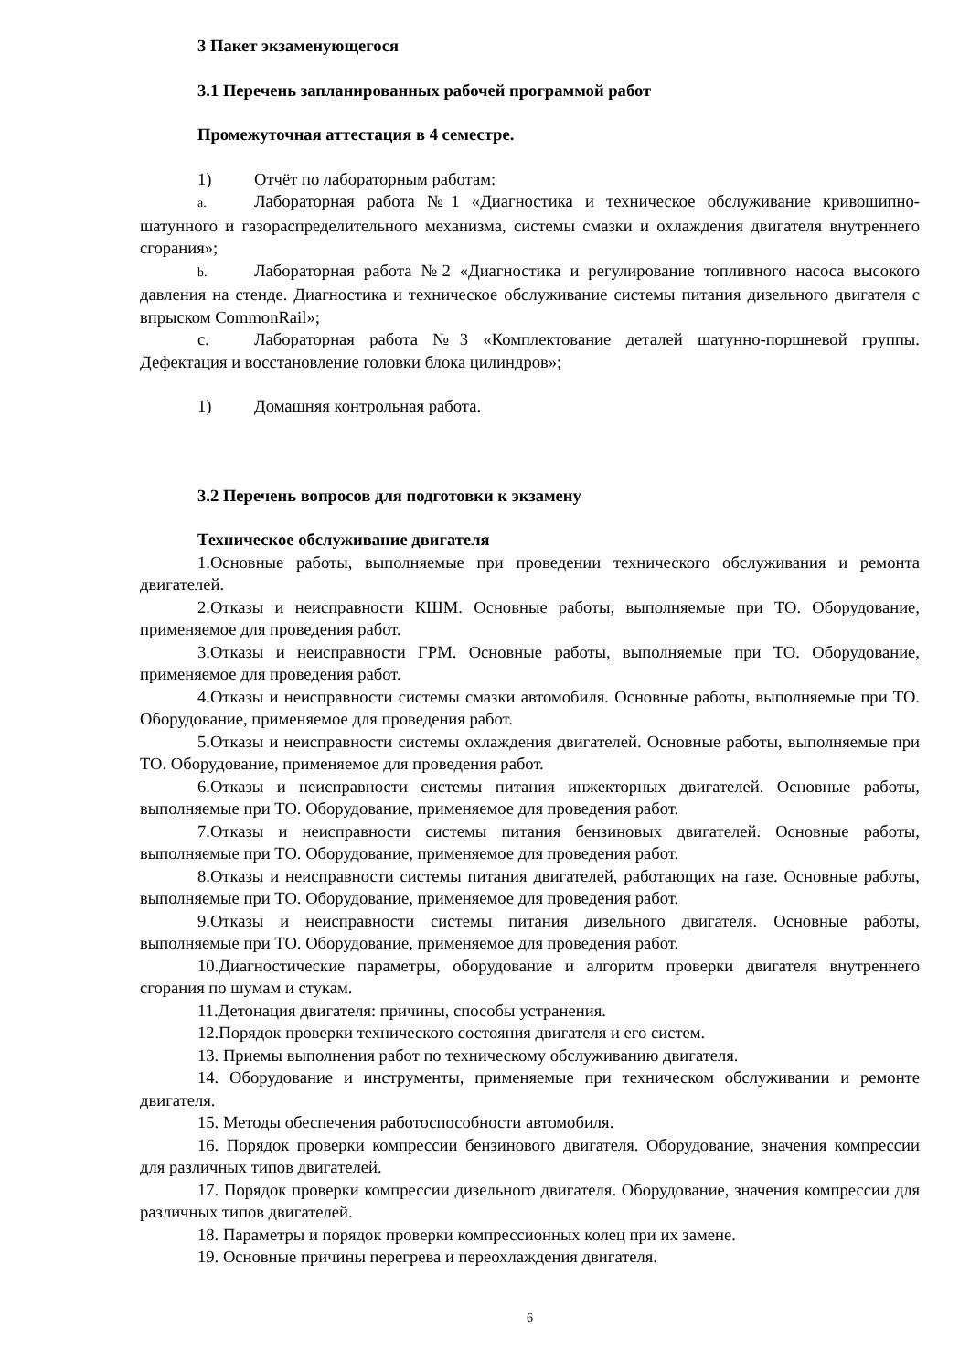3 Пакет экзаменующегося
3.1 Перечень запланированных рабочей программой работ
Промежуточная аттестация в 4 семестре.
1) Отчёт по лабораторным работам:
a. Лабораторная работа №1 «Диагностика и техническое обслуживание кривошипно-шатунного и газораспределительного механизма, системы смазки и охлаждения двигателя внутреннего сгорания»;
b. Лабораторная работа №2 «Диагностика и регулирование топливного насоса высокого давления на стенде. Диагностика и техническое обслуживание системы питания дизельного двигателя с впрыском CommonRail»;
c. Лабораторная работа №3 «Комплектование деталей шатунно-поршневой группы. Дефектация и восстановление головки блока цилиндров»;
1) Домашняя контрольная работа.
3.2 Перечень вопросов для подготовки к экзамену
Техническое обслуживание двигателя
1.Основные работы, выполняемые при проведении технического обслуживания и ремонта двигателей.
2.Отказы и неисправности КШМ. Основные работы, выполняемые при ТО. Оборудование, применяемое для проведения работ.
3.Отказы и неисправности ГРМ. Основные работы, выполняемые при ТО. Оборудование, применяемое для проведения работ.
4.Отказы и неисправности системы смазки автомобиля. Основные работы, выполняемые при ТО. Оборудование, применяемое для проведения работ.
5.Отказы и неисправности системы охлаждения двигателей. Основные работы, выполняемые при ТО. Оборудование, применяемое для проведения работ.
6.Отказы и неисправности системы питания инжекторных двигателей. Основные работы, выполняемые при ТО. Оборудование, применяемое для проведения работ.
7.Отказы и неисправности системы питания бензиновых двигателей. Основные работы, выполняемые при ТО. Оборудование, применяемое для проведения работ.
8.Отказы и неисправности системы питания двигателей, работающих на газе. Основные работы, выполняемые при ТО. Оборудование, применяемое для проведения работ.
9.Отказы и неисправности системы питания дизельного двигателя. Основные работы, выполняемые при ТО. Оборудование, применяемое для проведения работ.
10.Диагностические параметры, оборудование и алгоритм проверки двигателя внутреннего сгорания по шумам и стукам.
11.Детонация двигателя: причины, способы устранения.
12.Порядок проверки технического состояния двигателя и его систем.
13. Приемы выполнения работ по техническому обслуживанию двигателя.
14. Оборудование и инструменты, применяемые при техническом обслуживании и ремонте двигателя.
15. Методы обеспечения работоспособности автомобиля.
16. Порядок проверки компрессии бензинового двигателя. Оборудование, значения компрессии для различных типов двигателей.
17. Порядок проверки компрессии дизельного двигателя. Оборудование, значения компрессии для различных типов двигателей.
18. Параметры и порядок проверки компрессионных колец при их замене.
19. Основные причины перегрева и переохлаждения двигателя.
6